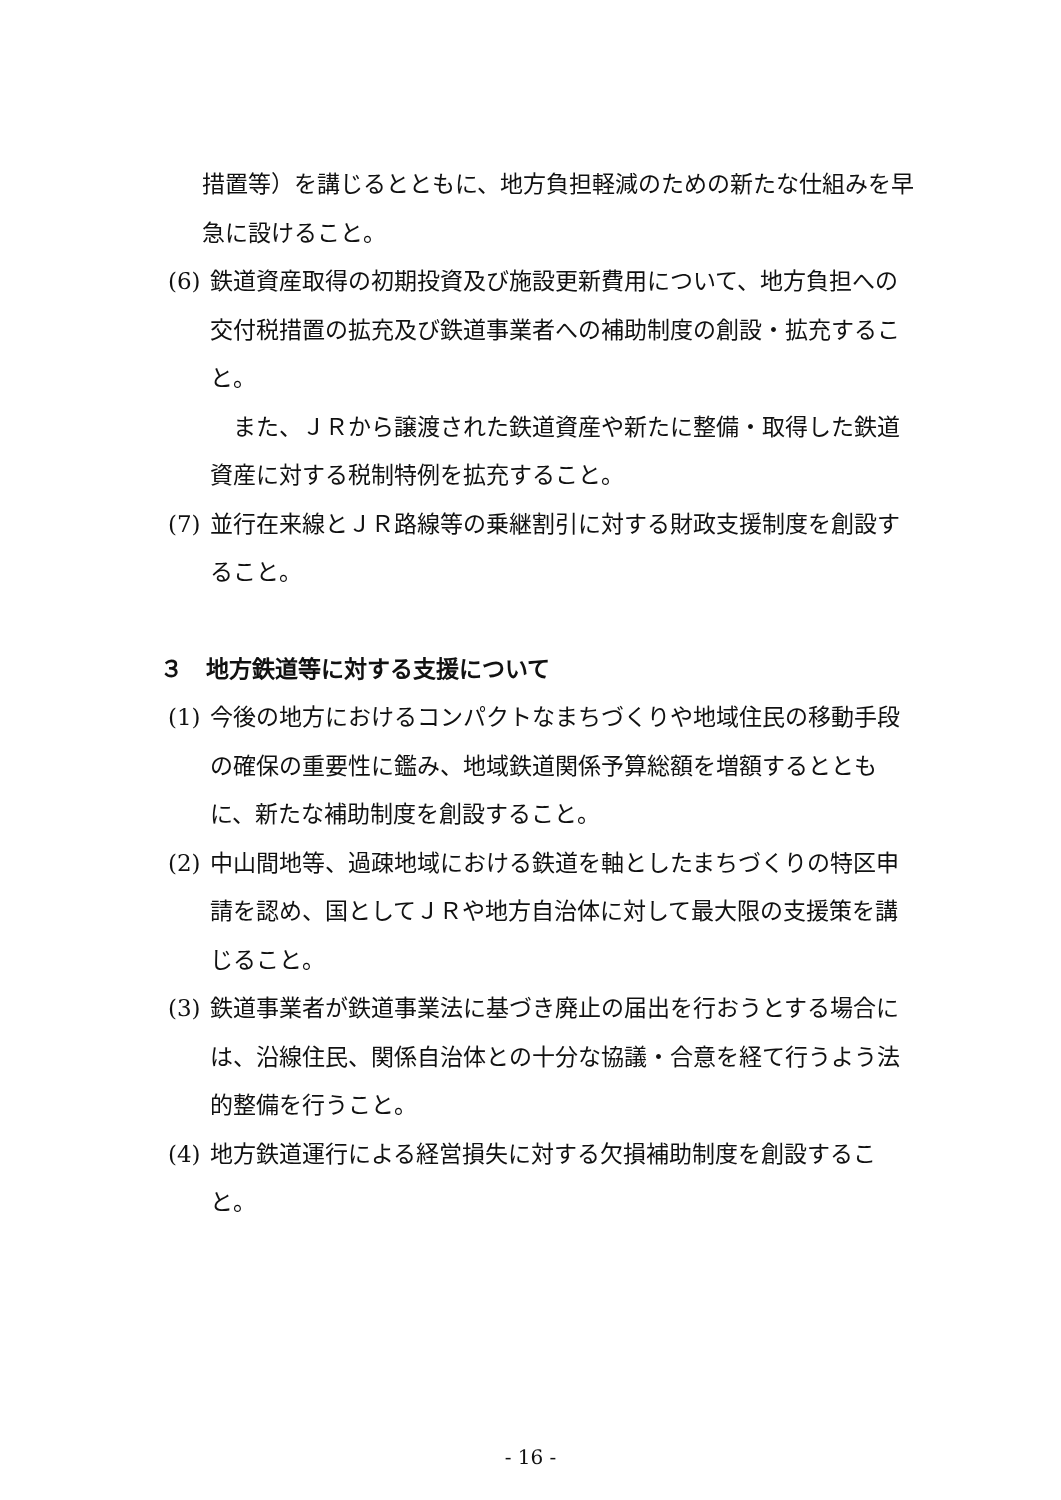措置等）を講じるとともに、地方負担軽減のための新たな仕組みを早急に設けること。
(6) 鉄道資産取得の初期投資及び施設更新費用について、地方負担への交付税措置の拡充及び鉄道事業者への補助制度の創設・拡充すること。
　また、ＪＲから譲渡された鉄道資産や新たに整備・取得した鉄道資産に対する税制特例を拡充すること。
(7) 並行在来線とＪＲ路線等の乗継割引に対する財政支援制度を創設すること。
３　地方鉄道等に対する支援について
(1) 今後の地方におけるコンパクトなまちづくりや地域住民の移動手段の確保の重要性に鑑み、地域鉄道関係予算総額を増額するとともに、新たな補助制度を創設すること。
(2) 中山間地等、過疎地域における鉄道を軸としたまちづくりの特区申請を認め、国としてＪＲや地方自治体に対して最大限の支援策を講じること。
(3) 鉄道事業者が鉄道事業法に基づき廃止の届出を行おうとする場合には、沿線住民、関係自治体との十分な協議・合意を経て行うよう法的整備を行うこと。
(4) 地方鉄道運行による経営損失に対する欠損補助制度を創設すること。
- 16 -